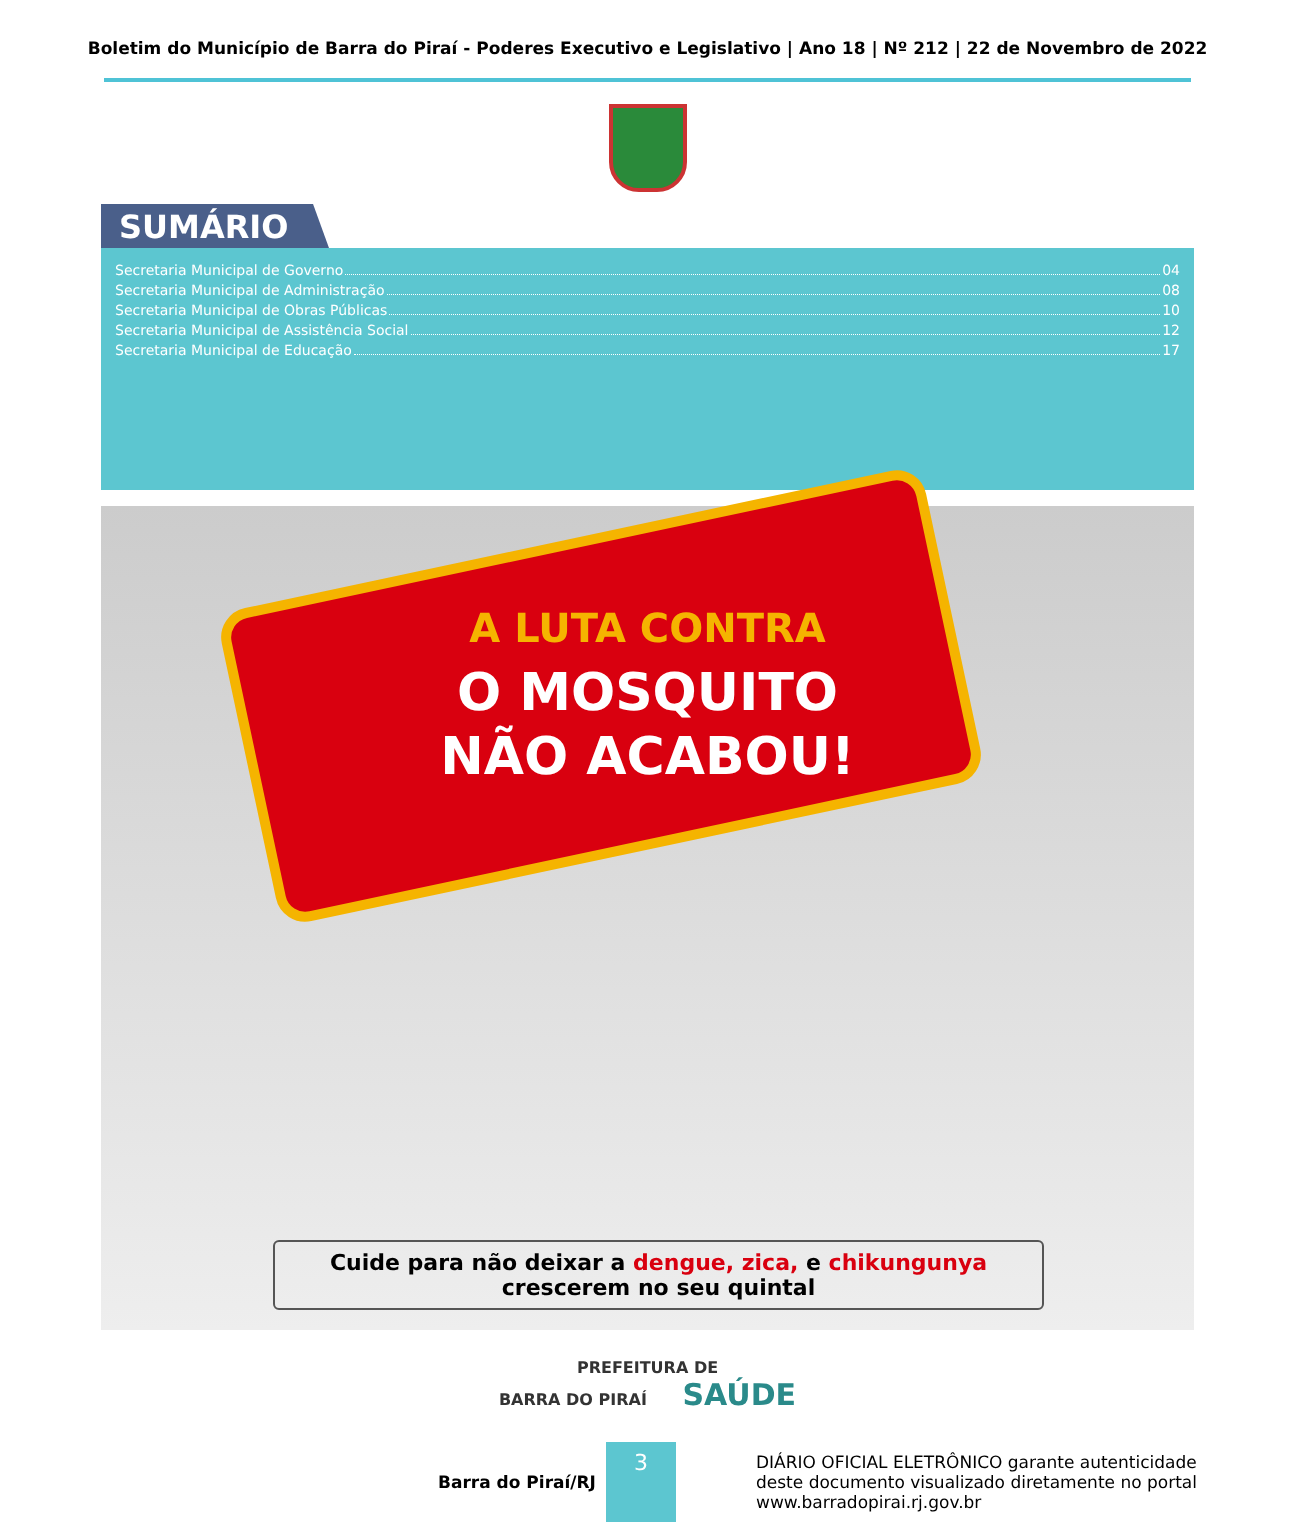Boletim do Município de Barra do Piraí - Poderes Executivo e Legislativo | Ano 18 | Nº 212 | 22 de Novembro de 2022
SUMÁRIO
Secretaria Municipal de Governo 04
Secretaria Municipal de Administração 08
Secretaria Municipal de Obras Públicas 10
Secretaria Municipal de Assistência Social 12
Secretaria Municipal de Educação 17
A LUTA CONTRA
O MOSQUITO
NÃO ACABOU!
Cuide para não deixar a dengue, zica, e chikungunya
crescerem no seu quintal
PREFEITURA DE
BARRA DO PIRAÍ SAÚDE
Barra do Piraí/RJ
3
DIÁRIO OFICIAL ELETRÔNICO garante autenticidade
deste documento visualizado diretamente no portal
www.barradopirai.rj.gov.br